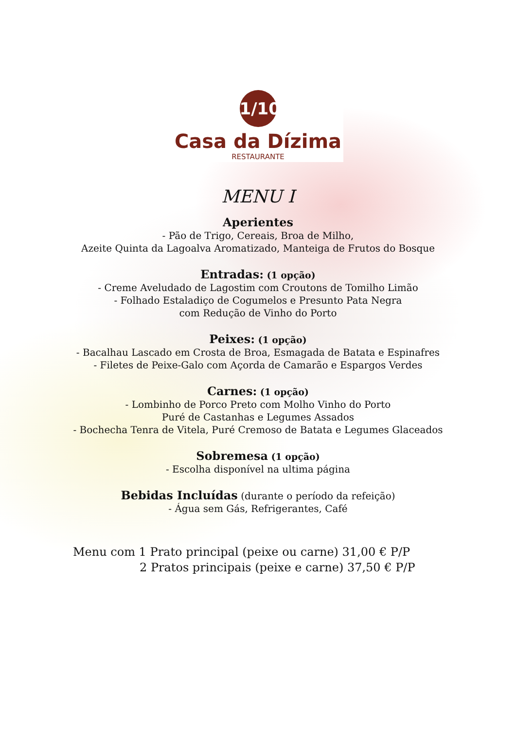1/10
Casa da Dízima
RESTAURANTE
MENU I
Aperientes
- Pão de Trigo, Cereais, Broa de Milho,
Azeite Quinta da Lagoalva Aromatizado, Manteiga de Frutos do Bosque
Entradas: (1 opção)
- Creme Aveludado de Lagostim com Croutons de Tomilho Limão
- Folhado Estaladiço de Cogumelos e Presunto Pata Negra
com Redução de Vinho do Porto
Peixes: (1 opção)
- Bacalhau Lascado em Crosta de Broa, Esmagada de Batata e Espinafres
- Filetes de Peixe-Galo com Açorda de Camarão e Espargos Verdes
Carnes: (1 opção)
- Lombinho de Porco Preto com Molho Vinho do Porto
Puré de Castanhas e Legumes Assados
- Bochecha Tenra de Vitela, Puré Cremoso de Batata e Legumes Glaceados
Sobremesa (1 opção)
- Escolha disponível na ultima página
Bebidas Incluídas (durante o período da refeição)
- Água sem Gás, Refrigerantes, Café
Menu com 1 Prato principal (peixe ou carne) 31,00 € P/P
2 Pratos principais (peixe e carne) 37,50 € P/P